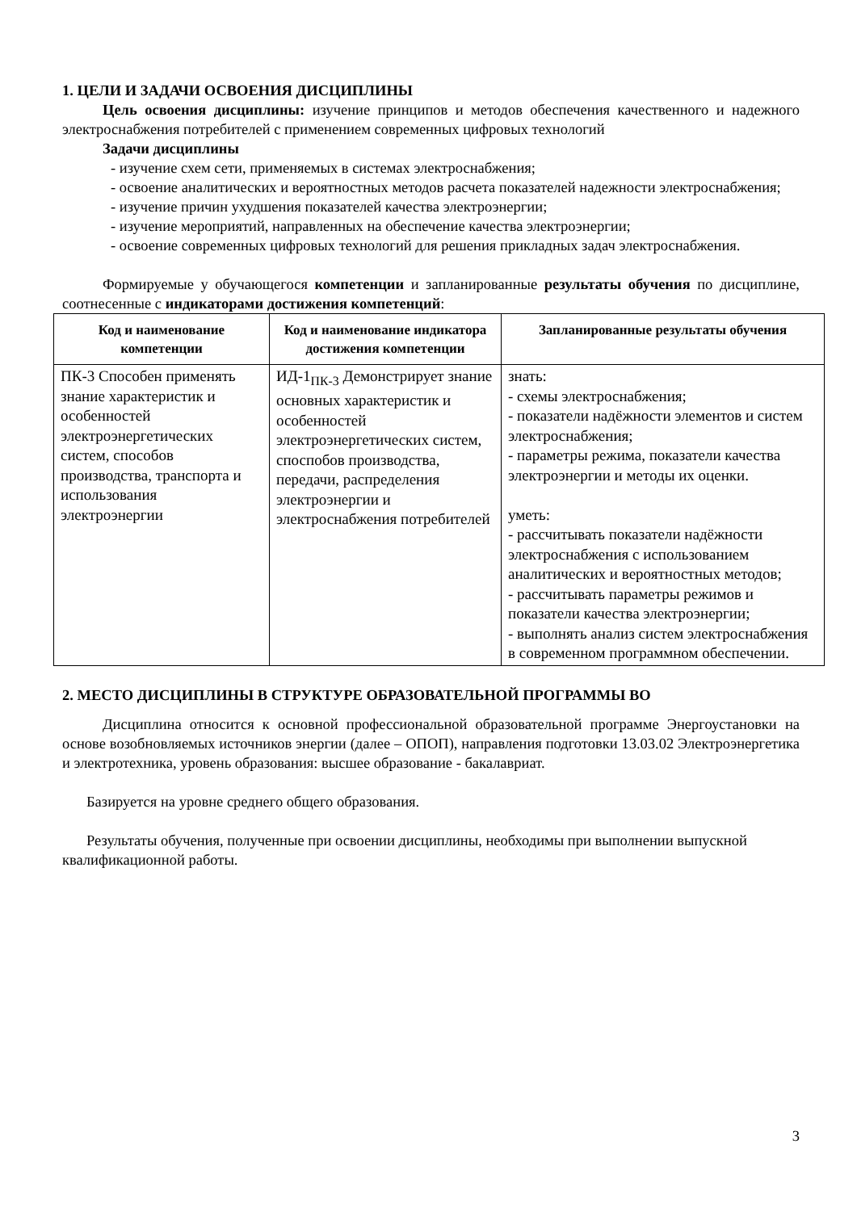1. ЦЕЛИ И ЗАДАЧИ ОСВОЕНИЯ ДИСЦИПЛИНЫ
Цель освоения дисциплины: изучение принципов и методов обеспечения качественного и надежного электроснабжения потребителей с применением современных цифровых технологий
Задачи дисциплины
- изучение схем сети, применяемых в системах электроснабжения;
- освоение аналитических и вероятностных методов расчета показателей надежности электроснабжения;
- изучение причин ухудшения показателей качества электроэнергии;
- изучение мероприятий, направленных на обеспечение качества электроэнергии;
- освоение современных цифровых технологий для решения прикладных задач электроснабжения.
Формируемые у обучающегося компетенции и запланированные результаты обучения по дисциплине, соотнесенные с индикаторами достижения компетенций:
| Код и наименование компетенции | Код и наименование индикатора достижения компетенции | Запланированные результаты обучения |
| --- | --- | --- |
| ПК-3 Способен применять знание характеристик и особенностей электроэнергетических систем, способов производства, транспорта и использования электроэнергии | ИД-1<sub>ПК-3</sub> Демонстрирует знание основных характеристик и особенностей электроэнергетических систем, споспобов производства, передачи, распределения электроэнергии и электроснабжения потребителей | знать: - схемы электроснабжения; - показатели надёжности элементов и систем электроснабжения; - параметры режима, показатели качества электроэнергии и методы их оценки. уметь: - рассчитывать показатели надёжности электроснабжения с использованием аналитических и вероятностных методов; - рассчитывать параметры режимов и показатели качества электроэнергии; - выполнять анализ систем электроснабжения в современном программном обеспечении. |
2. МЕСТО ДИСЦИПЛИНЫ В СТРУКТУРЕ ОБРАЗОВАТЕЛЬНОЙ ПРОГРАММЫ ВО
Дисциплина относится к основной профессиональной образовательной программе Энергоустановки на основе возобновляемых источников энергии (далее – ОПОП), направления подготовки 13.03.02 Электроэнергетика и электротехника, уровень образования: высшее образование - бакалавриат.
Базируется на уровне среднего общего образования.
Результаты обучения, полученные при освоении дисциплины, необходимы при выполнении выпускной квалификационной работы.
3